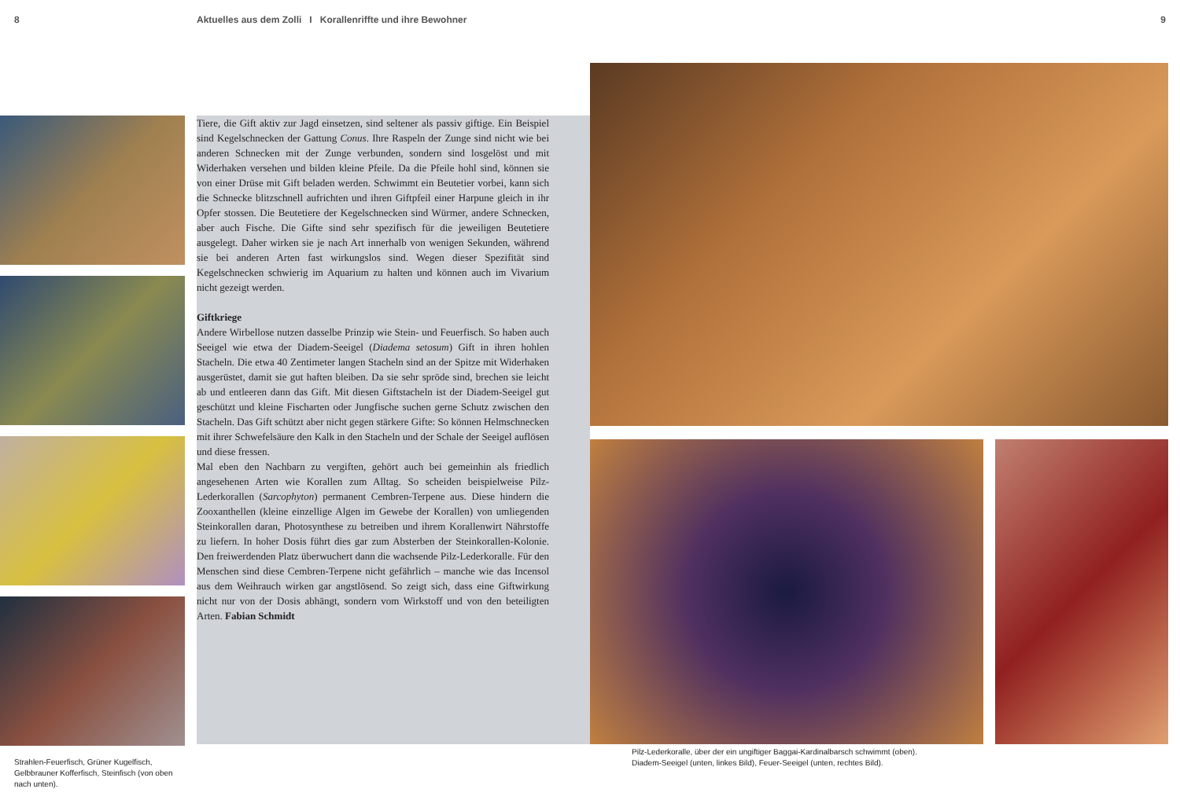8 Aktuelles aus dem Zolli I Korallenriffte und ihre Bewohner 9
Strahlen-Feuerfisch, Grüner Kugelfisch, Gelbbrauner Kofferfisch, Steinfisch (von oben nach unten).
Tiere, die Gift aktiv zur Jagd einsetzen, sind seltener als passiv giftige. Ein Beispiel sind Kegelschnecken der Gattung Conus. Ihre Raspeln der Zunge sind nicht wie bei anderen Schnecken mit der Zunge verbunden, sondern sind losgelöst und mit Widerhaken versehen und bilden kleine Pfeile. Da die Pfeile hohl sind, können sie von einer Drüse mit Gift beladen werden. Schwimmt ein Beutetier vorbei, kann sich die Schnecke blitzschnell aufrichten und ihren Giftpfeil einer Harpune gleich in ihr Opfer stossen. Die Beutetiere der Kegelschnecken sind Würmer, andere Schnecken, aber auch Fische. Die Gifte sind sehr spezifisch für die jeweiligen Beutetiere ausgelegt. Daher wirken sie je nach Art innerhalb von wenigen Sekunden, während sie bei anderen Arten fast wirkungslos sind. Wegen dieser Spezifität sind Kegelschnecken schwierig im Aquarium zu halten und können auch im Vivarium nicht gezeigt werden.
Giftkriege
Andere Wirbellose nutzen dasselbe Prinzip wie Stein- und Feuerfisch. So haben auch Seeigel wie etwa der Diadem-Seeigel (Diadema setosum) Gift in ihren hohlen Stacheln. Die etwa 40 Zentimeter langen Stacheln sind an der Spitze mit Widerhaken ausgerüstet, damit sie gut haften bleiben. Da sie sehr spröde sind, brechen sie leicht ab und entleeren dann das Gift. Mit diesen Giftstacheln ist der Diadem-Seeigel gut geschützt und kleine Fischarten oder Jungfische suchen gerne Schutz zwischen den Stacheln. Das Gift schützt aber nicht gegen stärkere Gifte: So können Helmschnecken mit ihrer Schwefelsäure den Kalk in den Stacheln und der Schale der Seeigel auflösen und diese fressen.
Mal eben den Nachbarn zu vergiften, gehört auch bei gemeinhin als friedlich angesehenen Arten wie Korallen zum Alltag. So scheiden beispielweise Pilz-Lederkorallen (Sarcophyton) permanent Cembren-Terpene aus. Diese hindern die Zooxanthellen (kleine einzellige Algen im Gewebe der Korallen) von umliegenden Steinkorallen daran, Photosynthese zu betreiben und ihrem Korallenwirt Nährstoffe zu liefern. In hoher Dosis führt dies gar zum Absterben der Steinkorallen-Kolonie. Den freiwerdenden Platz überwuchert dann die wachsende Pilz-Lederkoralle. Für den Menschen sind diese Cembren-Terpene nicht gefährlich – manche wie das Incensol aus dem Weihrauch wirken gar angstlösend. So zeigt sich, dass eine Giftwirkung nicht nur von der Dosis abhängt, sondern vom Wirkstoff und von den beteiligten Arten. Fabian Schmidt
Pilz-Lederkoralle, über der ein ungiftiger Baggai-Kardinalbarsch schwimmt (oben).
Diadem-Seeigel (unten, linkes Bild), Feuer-Seeigel (unten, rechtes Bild).